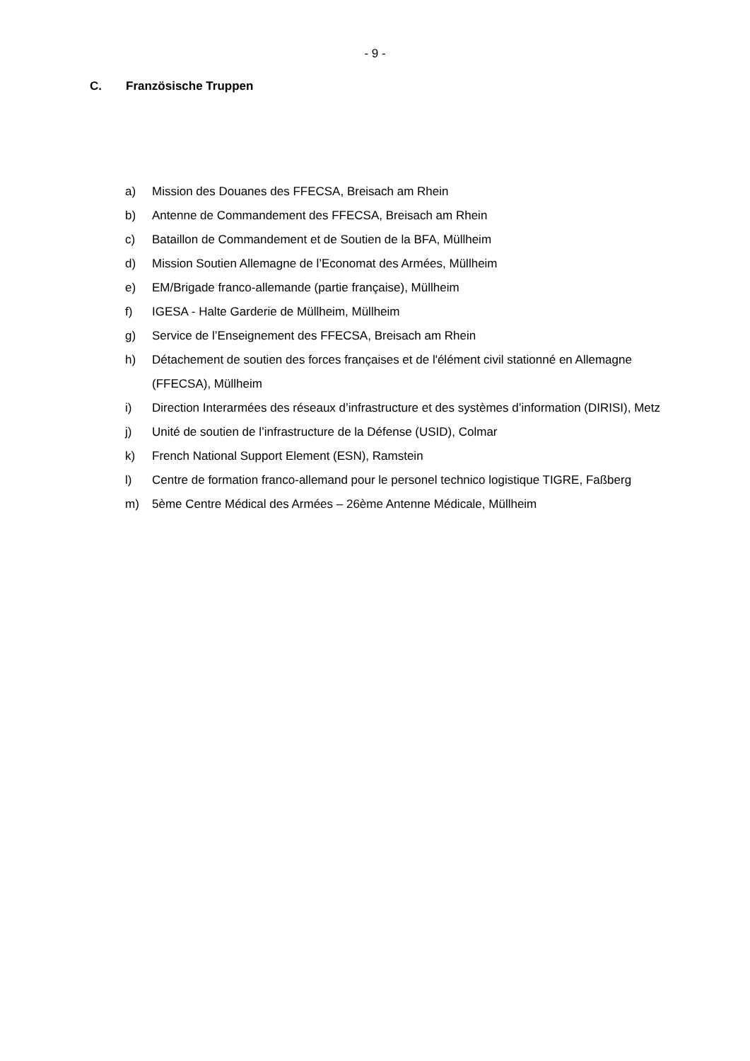- 9 -
C. Französische Truppen
a) Mission des Douanes des FFECSA, Breisach am Rhein
b) Antenne de Commandement des FFECSA, Breisach am Rhein
c) Bataillon de Commandement et de Soutien de la BFA, Müllheim
d) Mission Soutien Allemagne de l’Economat des Armées, Müllheim
e) EM/Brigade franco-allemande (partie française), Müllheim
f) IGESA - Halte Garderie de Müllheim, Müllheim
g) Service de l’Enseignement des FFECSA, Breisach am Rhein
h) Détachement de soutien des forces françaises et de l'élément civil stationné en Allemagne (FFECSA), Müllheim
i) Direction Interarmées des réseaux d’infrastructure et des systèmes d’information (DIRISI), Metz
j) Unité de soutien de l’infrastructure de la Défense (USID), Colmar
k) French National Support Element (ESN), Ramstein
l) Centre de formation franco-allemand pour le personel technico logistique TIGRE, Faßberg
m) 5ème Centre Médical des Armées – 26ème Antenne Médicale, Müllheim